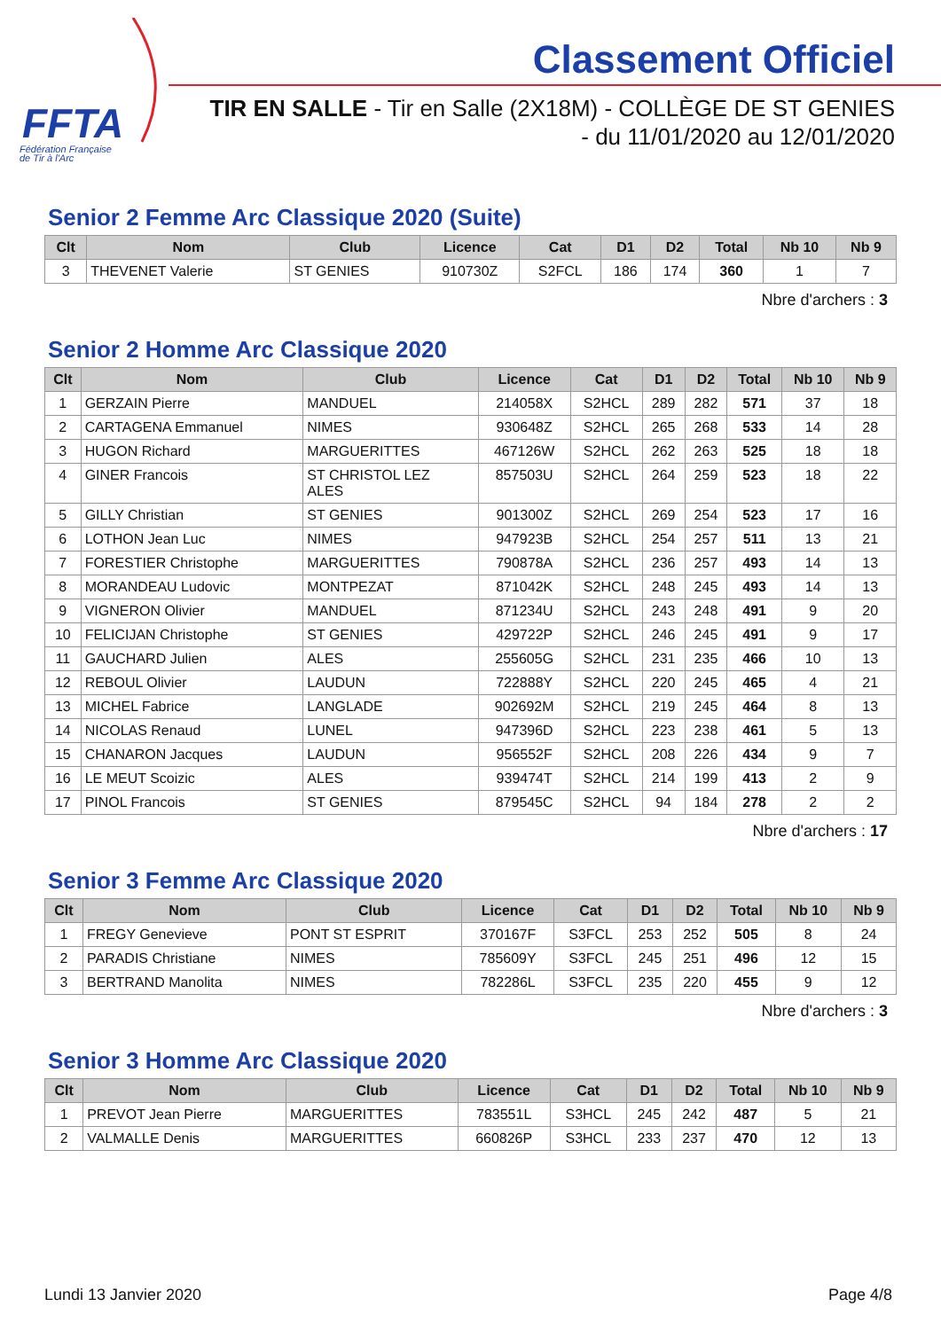FFTA
Fédération Française
de Tir à l'Arc
Classement Officiel
TIR EN SALLE - Tir en Salle (2X18M) - COLLÈGE DE ST GENIES
- du 11/01/2020 au 12/01/2020
Senior 2 Femme Arc Classique 2020 (Suite)
| Clt | Nom | Club | Licence | Cat | D1 | D2 | Total | Nb 10 | Nb 9 |
| --- | --- | --- | --- | --- | --- | --- | --- | --- | --- |
| 3 | THEVENET Valerie | ST GENIES | 910730Z | S2FCL | 186 | 174 | 360 | 1 | 7 |
Nbre d'archers : 3
Senior 2 Homme Arc Classique 2020
| Clt | Nom | Club | Licence | Cat | D1 | D2 | Total | Nb 10 | Nb 9 |
| --- | --- | --- | --- | --- | --- | --- | --- | --- | --- |
| 1 | GERZAIN Pierre | MANDUEL | 214058X | S2HCL | 289 | 282 | 571 | 37 | 18 |
| 2 | CARTAGENA Emmanuel | NIMES | 930648Z | S2HCL | 265 | 268 | 533 | 14 | 28 |
| 3 | HUGON Richard | MARGUERITTES | 467126W | S2HCL | 262 | 263 | 525 | 18 | 18 |
| 4 | GINER Francois | ST CHRISTOL LEZ ALES | 857503U | S2HCL | 264 | 259 | 523 | 18 | 22 |
| 5 | GILLY Christian | ST GENIES | 901300Z | S2HCL | 269 | 254 | 523 | 17 | 16 |
| 6 | LOTHON Jean Luc | NIMES | 947923B | S2HCL | 254 | 257 | 511 | 13 | 21 |
| 7 | FORESTIER Christophe | MARGUERITTES | 790878A | S2HCL | 236 | 257 | 493 | 14 | 13 |
| 8 | MORANDEAU Ludovic | MONTPEZAT | 871042K | S2HCL | 248 | 245 | 493 | 14 | 13 |
| 9 | VIGNERON Olivier | MANDUEL | 871234U | S2HCL | 243 | 248 | 491 | 9 | 20 |
| 10 | FELICIJAN Christophe | ST GENIES | 429722P | S2HCL | 246 | 245 | 491 | 9 | 17 |
| 11 | GAUCHARD Julien | ALES | 255605G | S2HCL | 231 | 235 | 466 | 10 | 13 |
| 12 | REBOUL Olivier | LAUDUN | 722888Y | S2HCL | 220 | 245 | 465 | 4 | 21 |
| 13 | MICHEL Fabrice | LANGLADE | 902692M | S2HCL | 219 | 245 | 464 | 8 | 13 |
| 14 | NICOLAS Renaud | LUNEL | 947396D | S2HCL | 223 | 238 | 461 | 5 | 13 |
| 15 | CHANARON Jacques | LAUDUN | 956552F | S2HCL | 208 | 226 | 434 | 9 | 7 |
| 16 | LE MEUT Scoizic | ALES | 939474T | S2HCL | 214 | 199 | 413 | 2 | 9 |
| 17 | PINOL Francois | ST GENIES | 879545C | S2HCL | 94 | 184 | 278 | 2 | 2 |
Nbre d'archers : 17
Senior 3 Femme Arc Classique 2020
| Clt | Nom | Club | Licence | Cat | D1 | D2 | Total | Nb 10 | Nb 9 |
| --- | --- | --- | --- | --- | --- | --- | --- | --- | --- |
| 1 | FREGY Genevieve | PONT ST ESPRIT | 370167F | S3FCL | 253 | 252 | 505 | 8 | 24 |
| 2 | PARADIS Christiane | NIMES | 785609Y | S3FCL | 245 | 251 | 496 | 12 | 15 |
| 3 | BERTRAND Manolita | NIMES | 782286L | S3FCL | 235 | 220 | 455 | 9 | 12 |
Nbre d'archers : 3
Senior 3 Homme Arc Classique 2020
| Clt | Nom | Club | Licence | Cat | D1 | D2 | Total | Nb 10 | Nb 9 |
| --- | --- | --- | --- | --- | --- | --- | --- | --- | --- |
| 1 | PREVOT Jean Pierre | MARGUERITTES | 783551L | S3HCL | 245 | 242 | 487 | 5 | 21 |
| 2 | VALMALLE Denis | MARGUERITTES | 660826P | S3HCL | 233 | 237 | 470 | 12 | 13 |
Lundi 13 Janvier 2020 Page 4/8